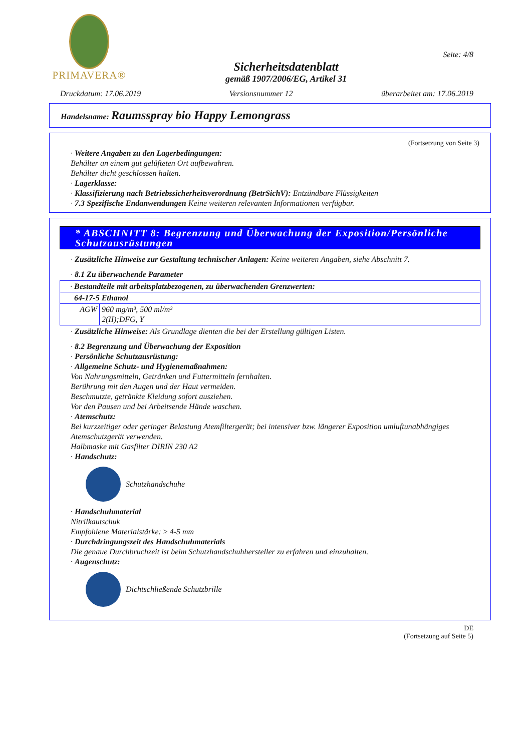PRIMAVERA®
Sicherheitsdatenblatt
gemäß 1907/2006/EG, Artikel 31
Seite: 4/8
Druckdatum: 17.06.2019 Versionsnummer 12 überarbeitet am: 17.06.2019
Handelsname: Raumsspray bio Happy Lemongrass
(Fortsetzung von Seite 3)
· Weitere Angaben zu den Lagerbedingungen:
Behälter an einem gut gelüfteten Ort aufbewahren.
Behälter dicht geschlossen halten.
· Lagerklasse:
· Klassifizierung nach Betriebssicherheitsverordnung (BetrSichV): Entzündbare Flüssigkeiten
· 7.3 Spezifische Endanwendungen Keine weiteren relevanten Informationen verfügbar.
* ABSCHNITT 8: Begrenzung und Überwachung der Exposition/Persönliche Schutzausrüstungen
· Zusätzliche Hinweise zur Gestaltung technischer Anlagen: Keine weiteren Angaben, siehe Abschnitt 7.
· 8.1 Zu überwachende Parameter
| · Bestandteile mit arbeitsplatzbezogenen, zu überwachenden Grenzwerten: | |
| 64-17-5 Ethanol | |
| AGW | 960 mg/m³, 500 ml/m³ 2(II);DFG, Y |
· Zusätzliche Hinweise: Als Grundlage dienten die bei der Erstellung gültigen Listen.
· 8.2 Begrenzung und Überwachung der Exposition
· Persönliche Schutzausrüstung:
· Allgemeine Schutz- und Hygienemaßnahmen:
Von Nahrungsmitteln, Getränken und Futtermitteln fernhalten.
Berührung mit den Augen und der Haut vermeiden.
Beschmutzte, getränkte Kleidung sofort ausziehen.
Vor den Pausen und bei Arbeitsende Hände waschen.
· Atemschutz:
Bei kurzzeitiger oder geringer Belastung Atemfiltergerät; bei intensiver bzw. längerer Exposition umluftunabhängiges Atemschutzgerät verwenden.
Halbmaske mit Gasfilter DIRIN 230 A2
· Handschutz:
Schutzhandschuhe
· Handschuhmaterial
Nitrilkautschuk
Empfohlene Materialstärke: ≥ 4-5 mm
· Durchdringungszeit des Handschuhmaterials
Die genaue Durchbruchzeit ist beim Schutzhandschuhhersteller zu erfahren und einzuhalten.
· Augenschutz:
Dichtschließende Schutzbrille
DE
(Fortsetzung auf Seite 5)